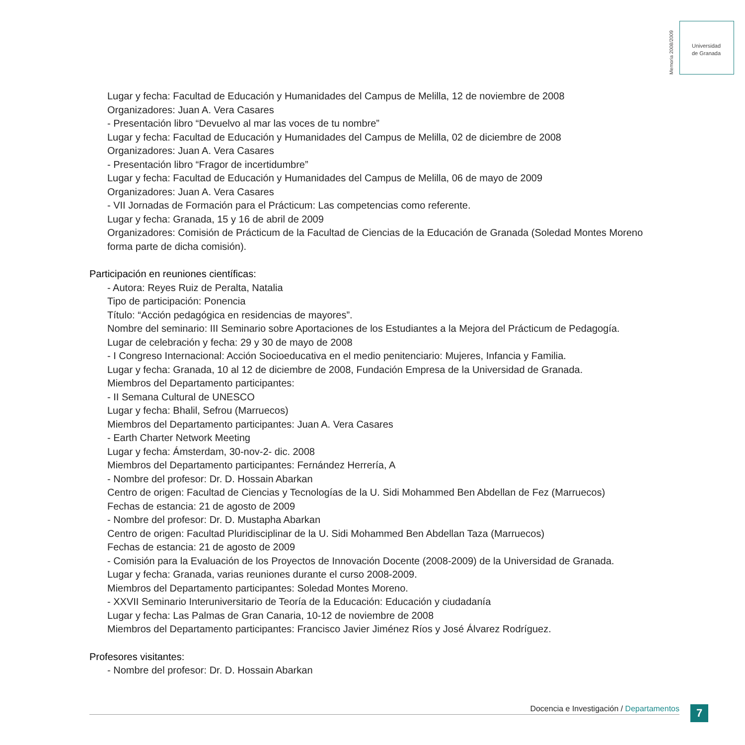Memoria 2008/2009
Universidad
de Granada
Lugar y fecha: Facultad de Educación y Humanidades del Campus de Melilla, 12 de noviembre de 2008
Organizadores: Juan A. Vera Casares
- Presentación libro “Devuelvo al mar las voces de tu nombre”
Lugar y fecha: Facultad de Educación y Humanidades del Campus de Melilla, 02 de diciembre de 2008
Organizadores: Juan A. Vera Casares
- Presentación libro “Fragor de incertidumbre”
Lugar y fecha: Facultad de Educación y Humanidades del Campus de Melilla, 06 de mayo de 2009
Organizadores: Juan A. Vera Casares
- VII Jornadas de Formación para el Prácticum: Las competencias como referente.
Lugar y fecha: Granada, 15 y 16 de abril de 2009
Organizadores: Comisión de Prácticum de la Facultad de Ciencias de la Educación de Granada (Soledad Montes Moreno forma parte de dicha comisión).
Participación en reuniones científicas:
- Autora: Reyes Ruiz de Peralta, Natalia
Tipo de participación: Ponencia
Título: “Acción pedagógica en residencias de mayores”.
Nombre del seminario: III Seminario sobre Aportaciones de los Estudiantes a la Mejora del Prácticum de Pedagogía.
Lugar de celebración y fecha: 29 y 30 de mayo de 2008
- I Congreso Internacional: Acción Socioeducativa en el medio penitenciario: Mujeres, Infancia y Familia.
Lugar y fecha: Granada, 10 al 12 de diciembre de 2008, Fundación Empresa de la Universidad de Granada.
Miembros del Departamento participantes:
- II Semana Cultural de UNESCO
Lugar y fecha: Bhalil, Sefrou (Marruecos)
Miembros del Departamento participantes: Juan A. Vera Casares
- Earth Charter Network Meeting
Lugar y fecha: Ámsterdam, 30-nov-2- dic. 2008
Miembros del Departamento participantes: Fernández Herrería, A
- Nombre del profesor: Dr. D. Hossain Abarkan
Centro de origen: Facultad de Ciencias y Tecnologías de la U. Sidi Mohammed Ben Abdellan de Fez (Marruecos)
Fechas de estancia: 21 de agosto de 2009
- Nombre del profesor: Dr. D. Mustapha Abarkan
Centro de origen: Facultad Pluridisciplinar de la U. Sidi Mohammed Ben Abdellan Taza (Marruecos)
Fechas de estancia: 21 de agosto de 2009
- Comisión para la Evaluación de los Proyectos de Innovación Docente (2008-2009) de la Universidad de Granada.
Lugar y fecha: Granada, varias reuniones durante el curso 2008-2009.
Miembros del Departamento participantes: Soledad Montes Moreno.
- XXVII Seminario Interuniversitario de Teoría de la Educación: Educación y ciudadanía
Lugar y fecha: Las Palmas de Gran Canaria, 10-12 de noviembre de 2008
Miembros del Departamento participantes: Francisco Javier Jiménez Ríos y José Álvarez Rodríguez.
Profesores visitantes:
- Nombre del profesor: Dr. D. Hossain Abarkan
Docencia e Investigación / Departamentos 7